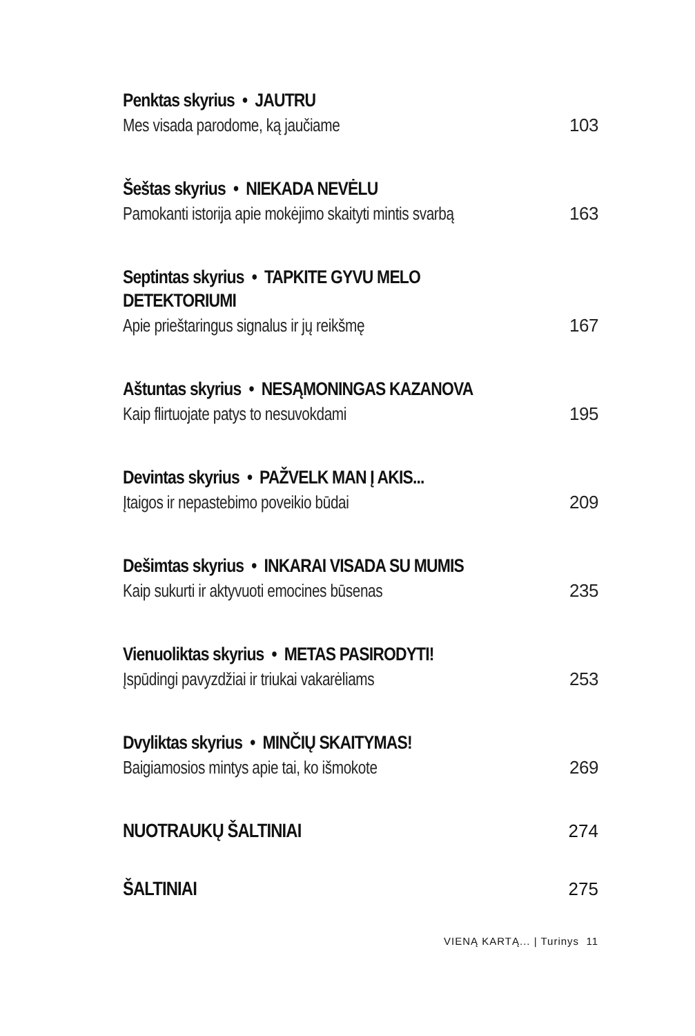Penktas skyrius • JAUTRU
Mes visada parodome, ką jaučiame 103
Šeštas skyrius • NIEKADA NEVĖLU
Pamokanti istorija apie mokėjimo skaityti mintis svarbą 163
Septintas skyrius • TAPKITE GYVU MELO DETEKTORIUMI
Apie prieštaringus signalus ir jų reikšmę 167
Aštuntas skyrius • NESĄMONINGAS KAZANOVA
Kaip flirtuojate patys to nesuvokdami 195
Devintas skyrius • PAŽVELK MAN Į AKIS...
Įtaigos ir nepastebimo poveikio būdai 209
Dešimtas skyrius • INKARAI VISADA SU MUMIS
Kaip sukurti ir aktyvuoti emocines būsenas 235
Vienuoliktas skyrius • METAS PASIRODYTI!
Įspūdingi pavyzdžiai ir triukai vakarėliams 253
Dvyliktas skyrius • MINČIŲ SKAITYMAS!
Baigiamosios mintys apie tai, ko išmokote 269
NUOTRAUKŲ ŠALTINIAI 274
ŠALTINIAI 275
VIENĄ KARTĄ... | Turinys 11